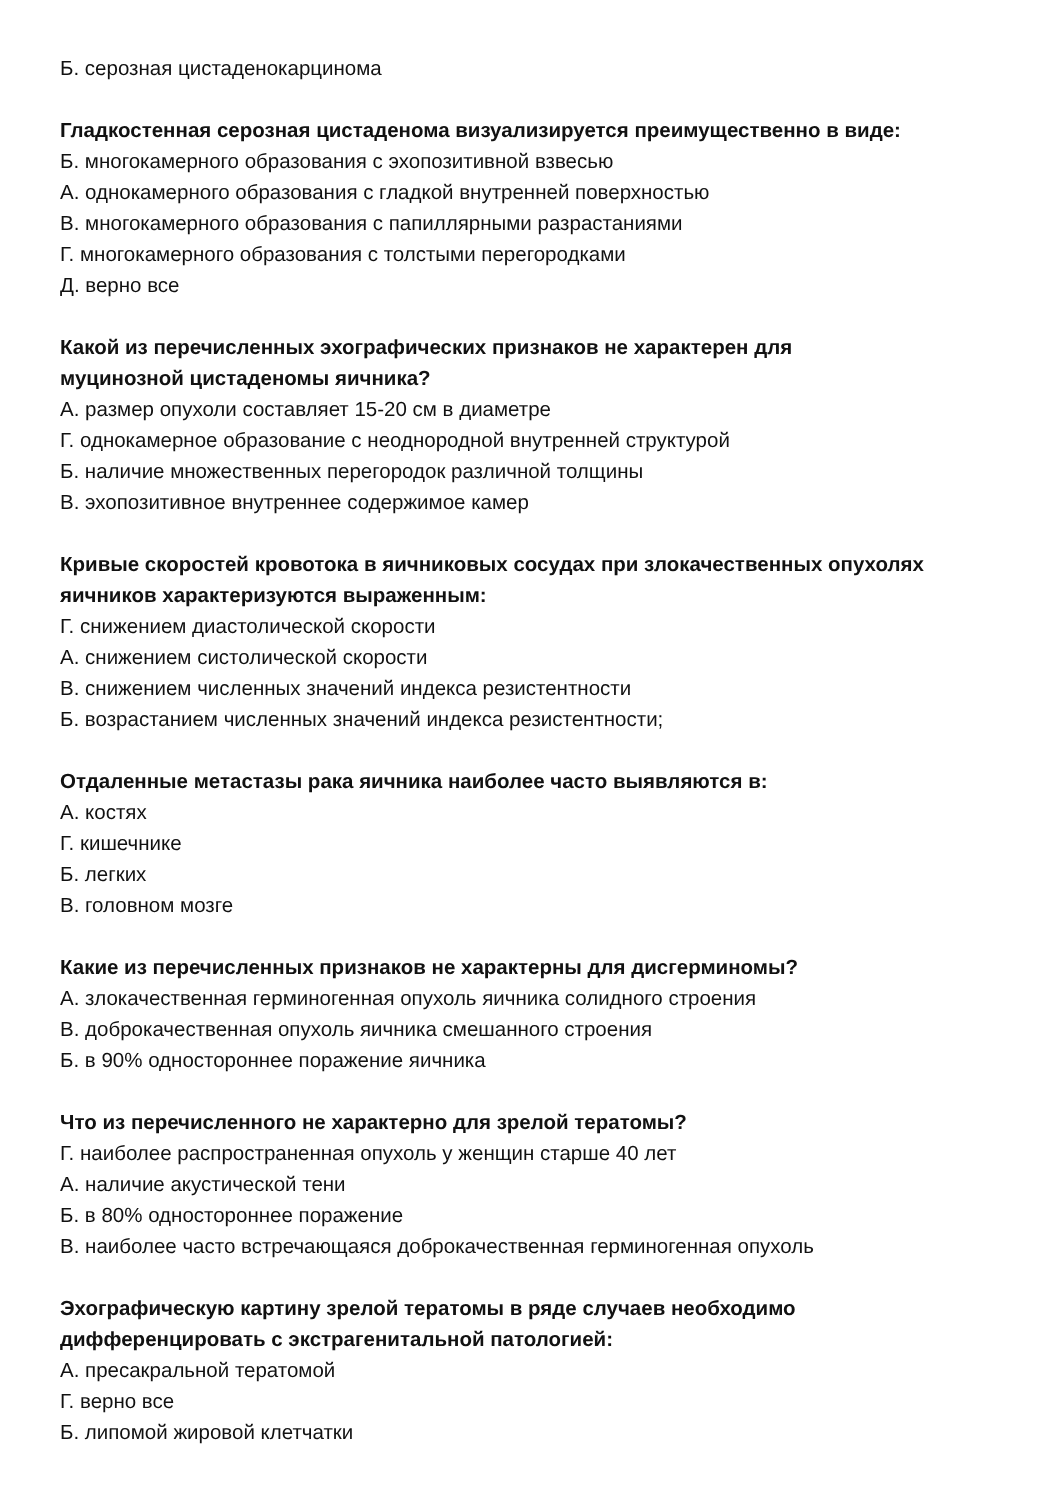Б. серозная цистаденокарцинома
Гладкостенная серозная цистаденома визуализируется преимущественно в виде:
Б. многокамерного образования с эхопозитивной взвесью
А. однокамерного образования с гладкой внутренней поверхностью
В. многокамерного образования с папиллярными разрастаниями
Г. многокамерного образования с толстыми перегородками
Д. верно все
Какой из перечисленных эхографических признаков не характерен для
муцинозной цистаденомы яичника?
А. размер опухоли составляет 15-20 см в диаметре
Г. однокамерное образование с неоднородной внутренней структурой
Б. наличие множественных перегородок различной толщины
В. эхопозитивное внутреннее содержимое камер
Кривые скоростей кровотока в яичниковых сосудах при злокачественных опухолях яичников характеризуются выраженным:
Г. снижением диастолической скорости
А. снижением систолической скорости
В. снижением численных значений индекса резистентности
Б. возрастанием численных значений индекса резистентности;
Отдаленные метастазы рака яичника наиболее часто выявляются в:
А. костях
Г. кишечнике
Б. легких
В. головном мозге
Какие из перечисленных признаков не характерны для дисгерминомы?
А. злокачественная герминогенная опухоль яичника солидного строения
В. доброкачественная опухоль яичника смешанного строения
Б. в 90% одностороннее поражение яичника
Что из перечисленного не характерно для зрелой тератомы?
Г. наиболее распространенная опухоль у женщин старше 40 лет
А. наличие акустической тени
Б. в 80% одностороннее поражение
В. наиболее часто встречающаяся доброкачественная герминогенная опухоль
Эхографическую картину зрелой тератомы в ряде случаев необходимо
дифференцировать с экстрагенитальной патологией:
А. пресакральной тератомой
Г. верно все
Б. липомой жировой клетчатки